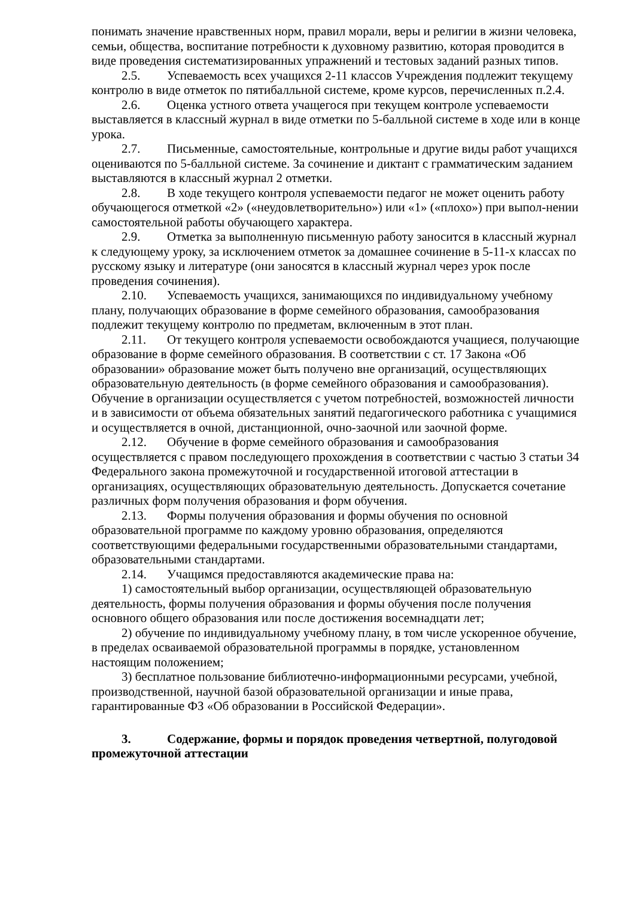понимать значение нравственных норм, правил морали, веры и религии в жизни человека, семьи, общества, воспитание потребности к духовному развитию, которая проводится в виде проведения систематизированных упражнений и тестовых заданий разных типов.
2.5. Успеваемость всех учащихся 2-11 классов Учреждения подлежит текущему контролю в виде отметок по пятибалльной системе, кроме курсов, перечисленных п.2.4.
2.6. Оценка устного ответа учащегося при текущем контроле успеваемости выставляется в классный журнал в виде отметки по 5-балльной системе в ходе или в конце урока.
2.7. Письменные, самостоятельные, контрольные и другие виды работ учащихся оцениваются по 5-балльной системе. За сочинение и диктант с грамматическим заданием выставляются в классный журнал 2 отметки.
2.8. В ходе текущего контроля успеваемости педагог не может оценить работу обучающегося отметкой «2» («неудовлетворительно») или «1» («плохо») при выпол-нении самостоятельной работы обучающего характера.
2.9. Отметка за выполненную письменную работу заносится в классный журнал к следующему уроку, за исключением отметок за домашнее сочинение в 5-11-х классах по русскому языку и литературе (они заносятся в классный журнал через урок после проведения сочинения).
2.10. Успеваемость учащихся, занимающихся по индивидуальному учебному плану, получающих образование в форме семейного образования, самообразования подлежит текущему контролю по предметам, включенным в этот план.
2.11. От текущего контроля успеваемости освобождаются учащиеся, получающие образование в форме семейного образования. В соответствии с ст. 17 Закона «Об образовании» образование может быть получено вне организаций, осуществляющих образовательную деятельность (в форме семейного образования и самообразования). Обучение в организации осуществляется с учетом потребностей, возможностей личности и в зависимости от объема обязательных занятий педагогического работника с учащимися и осуществляется в очной, дистанционной, очно-заочной или заочной форме.
2.12. Обучение в форме семейного образования и самообразования осуществляется с правом последующего прохождения в соответствии с частью 3 статьи 34 Федерального закона промежуточной и государственной итоговой аттестации в организациях, осуществляющих образовательную деятельность. Допускается сочетание различных форм получения образования и форм обучения.
2.13. Формы получения образования и формы обучения по основной образовательной программе по каждому уровню образования, определяются соответствующими федеральными государственными образовательными стандартами, образовательными стандартами.
2.14. Учащимся предоставляются академические права на:
1) самостоятельный выбор организации, осуществляющей образовательную деятельность, формы получения образования и формы обучения после получения основного общего образования или после достижения восемнадцати лет;
2) обучение по индивидуальному учебному плану, в том числе ускоренное обучение, в пределах осваиваемой образовательной программы в порядке, установленном настоящим положением;
3) бесплатное пользование библиотечно-информационными ресурсами, учебной, производственной, научной базой образовательной организации и иные права, гарантированные ФЗ «Об образовании в Российской Федерации».
3. Содержание, формы и порядок проведения четвертной, полугодовой промежуточной аттестации